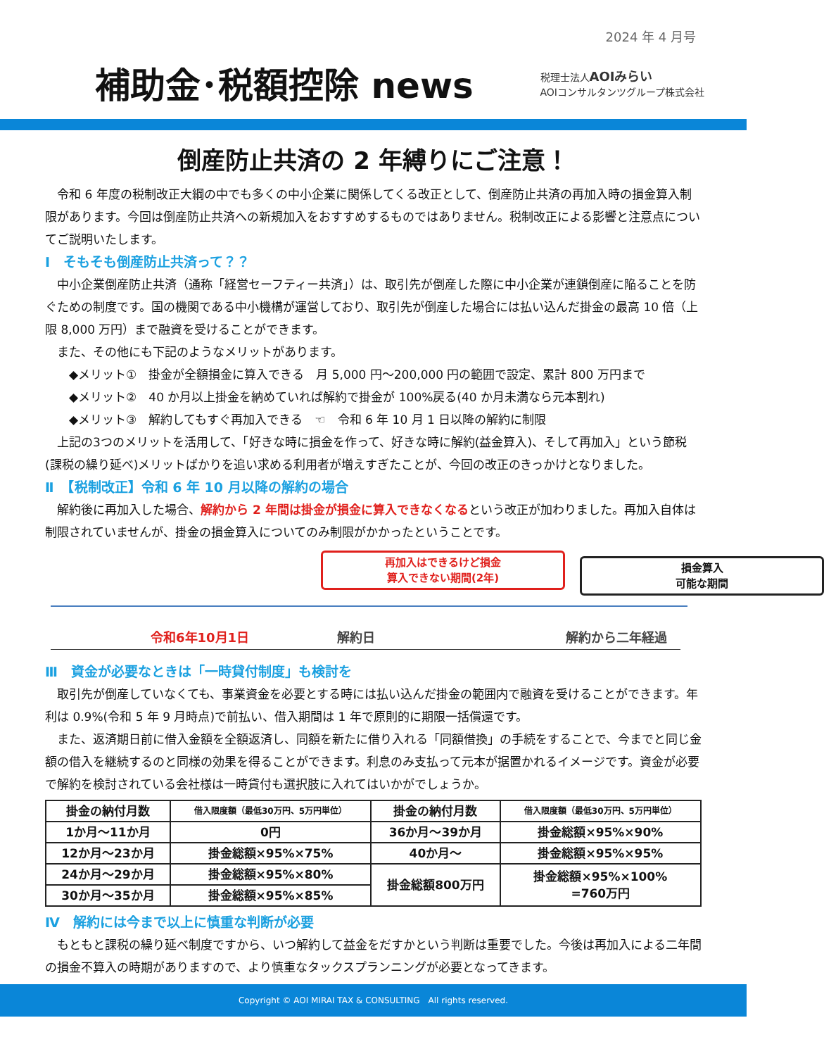2024 年 4 月号
補助金･税額控除 news
税理士法人AOIみらい
AOIコンサルタンツグループ株式会社
倒産防止共済の 2 年縛りにご注意！
　令和 6 年度の税制改正大綱の中でも多くの中小企業に関係してくる改正として、倒産防止共済の再加入時の損金算入制限があります。今回は倒産防止共済への新規加入をおすすめするものではありません。税制改正による影響と注意点についてご説明いたします。
Ⅰ　そもそも倒産防止共済って？？
　中小企業倒産防止共済（通称「経営セーフティー共済」）は、取引先が倒産した際に中小企業が連鎖倒産に陥ることを防ぐための制度です。国の機関である中小機構が運営しており、取引先が倒産した場合には払い込んだ掛金の最高 10 倍（上限 8,000 万円）まで融資を受けることができます。
　また、その他にも下記のようなメリットがあります。
　　◆メリット①　掛金が全額損金に算入できる　月 5,000 円～200,000 円の範囲で設定、累計 800 万円まで
　　◆メリット②　40 か月以上掛金を納めていれば解約で掛金が 100%戻る(40 か月未満なら元本割れ)
　　◆メリット③　解約してもすぐ再加入できる　☜　令和 6 年 10 月 1 日以降の解約に制限
　上記の3つのメリットを活用して、「好きな時に損金を作って、好きな時に解約(益金算入)、そして再加入」という節税(課税の繰り延べ)メリットばかりを追い求める利用者が増えすぎたことが、今回の改正のきっかけとなりました。
Ⅱ　【税制改正】令和 6 年 10 月以降の解約の場合
　解約後に再加入した場合、解約から 2 年間は掛金が損金に算入できなくなるという改正が加わりました。再加入自体は制限されていませんが、掛金の損金算入についてのみ制限がかかったということです。
再加入はできるけど損金
算入できない期間(2年)
損金算入
可能な期間
令和6年10月1日 解約日 解約から二年経過
Ⅲ　資金が必要なときは「一時貸付制度」も検討を
　取引先が倒産していなくても、事業資金を必要とする時には払い込んだ掛金の範囲内で融資を受けることができます。年利は 0.9%(令和 5 年 9 月時点)で前払い、借入期間は 1 年で原則的に期限一括償還です。
　また、返済期日前に借入金額を全額返済し、同額を新たに借り入れる「同額借換」の手続をすることで、今までと同じ金額の借入を継続するのと同様の効果を得ることができます。利息のみ支払って元本が据置かれるイメージです。資金が必要で解約を検討されている会社様は一時貸付も選択肢に入れてはいかがでしょうか。
| 掛金の納付月数 | 借入限度額（最低30万円、5万円単位） | 掛金の納付月数 | 借入限度額（最低30万円、5万円単位） |
| --- | --- | --- | --- |
| 1か月～11か月 | 0円 | 36か月～39か月 | 掛金総額×95%×90% |
| 12か月～23か月 | 掛金総額×95%×75% | 40か月～ | 掛金総額×95%×95% |
| 24か月～29か月 | 掛金総額×95%×80% | 掛金総額800万円 | 掛金総額×95%×100% =760万円 |
| 30か月～35か月 | 掛金総額×95%×85% | | |
Ⅳ　解約には今まで以上に慎重な判断が必要
　もともと課税の繰り延べ制度ですから、いつ解約して益金をだすかという判断は重要でした。今後は再加入による二年間の損金不算入の時期がありますので、より慎重なタックスプランニングが必要となってきます。
Copyright © AOI MIRAI TAX & CONSULTING　All rights reserved.